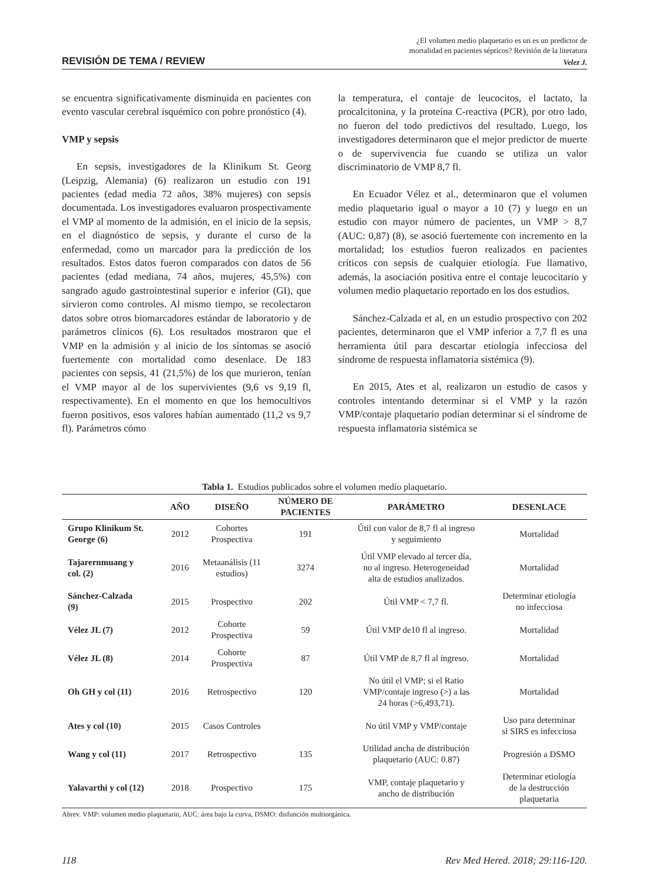¿El volumen medio plaquetario es un es un predictor de
mortalidad en pacientes sépticos? Revisión de la literatura
REVISIÓN DE TEMA / REVIEW Velez J.
se encuentra significativamente disminuida en pacientes con evento vascular cerebral isquémico con pobre pronóstico (4).
VMP y sepsis
En sepsis, investigadores de la Klinikum St. Georg (Leipzig, Alemania) (6) realizaron un estudio con 191 pacientes (edad media 72 años, 38% mujeres) con sepsis documentada. Los investigadores evaluaron prospectivamente el VMP al momento de la admisión, en el inicio de la sepsis, en el diagnóstico de sepsis, y durante el curso de la enfermedad, como un marcador para la predicción de los resultados. Estos datos fueron comparados con datos de 56 pacientes (edad mediana, 74 años, mujeres, 45,5%) con sangrado agudo gastrointestinal superior e inferior (GI), que sirvieron como controles. Al mismo tiempo, se recolectaron datos sobre otros biomarcadores estándar de laboratorio y de parámetros clínicos (6). Los resultados mostraron que el VMP en la admisión y al inicio de los síntomas se asoció fuertemente con mortalidad como desenlace. De 183 pacientes con sepsis, 41 (21,5%) de los que murieron, tenían el VMP mayor al de los supervivientes (9,6 vs 9,19 fl, respectivamente). En el momento en que los hemocultivos fueron positivos, esos valores habían aumentado (11,2 vs 9,7 fl). Parámetros cómo
la temperatura, el contaje de leucocitos, el lactato, la procalcitonina, y la proteína C-reactiva (PCR), por otro lado, no fueron del todo predictivos del resultado. Luego, los investigadores determinaron que el mejor predictor de muerte o de supervivencia fue cuando se utiliza un valor discriminatorio de VMP 8,7 fl.
En Ecuador Vélez et al., determinaron que el volumen medio plaquetario igual o mayor a 10 (7) y luego en un estudio con mayor número de pacientes, un VMP > 8,7 (AUC: 0,87) (8), se asoció fuertemente con incremento en la mortalidad; los estudios fueron realizados en pacientes críticos con sepsis de cualquier etiología. Fue llamativo, además, la asociación positiva entre el contaje leucocitario y volumen medio plaquetario reportado en los dos estudios.
Sánchez-Calzada et al, en un estudio prospectivo con 202 pacientes, determinaron que el VMP inferior a 7,7 fl es una herramienta útil para descartar etiología infecciosa del síndrome de respuesta inflamatoria sistémica (9).
En 2015, Ates et al, realizaron un estudio de casos y controles intentando determinar si el VMP y la razón VMP/contaje plaquetario podían determinar si el síndrome de respuesta inflamatoria sistémica se
Tabla 1. Estudios publicados sobre el volumen medio plaquetario.
| | AÑO | DISEÑO | NÚMERO DE PACIENTES | PARÁMETRO | DESENLACE |
| --- | --- | --- | --- | --- | --- |
| Grupo Klinikum St. George (6) | 2012 | Cohortes Prospectiva | 191 | Útil con valor de 8,7 fl al ingreso y seguimiento | Mortalidad |
| Tajarernmuang y col. (2) | 2016 | Metaanálisis (11 estudios) | 3274 | Útil VMP elevado al tercer día, no al ingreso. Heterogeneidad alta de estudios analizados. | Mortalidad |
| Sánchez-Calzada (9) | 2015 | Prospectivo | 202 | Útil VMP < 7,7 fl. | Determinar etiología no infecciosa |
| Vélez JL (7) | 2012 | Cohorte Prospectiva | 59 | Útil VMP de10 fl al ingreso. | Mortalidad |
| Vélez JL (8) | 2014 | Cohorte Prospectiva | 87 | Útil VMP de 8,7 fl al ingreso. | Mortalidad |
| Oh GH y col (11) | 2016 | Retrospectivo | 120 | No útil el VMP; si el Ratio VMP/contaje ingreso (>) a las 24 horas (>6,493,71). | Mortalidad |
| Ates y col (10) | 2015 | Casos Controles | | No útil VMP y VMP/contaje | Uso para determinar si SIRS es infecciosa |
| Wang y col (11) | 2017 | Retrospectivo | 135 | Utilidad ancha de distribución plaquetario (AUC: 0.87) | Progresión a DSMO |
| Yalavarthi y col (12) | 2018 | Prospectivo | 175 | VMP, contaje plaquetario y ancho de distribución | Determinar etiología de la destrucción plaquetaria |
Abrev. VMP: volumen medio plaquetario, AUC: área bajo la curva, DSMO: disfunción multiorgánica.
118 Rev Med Hered. 2018; 29:116-120.